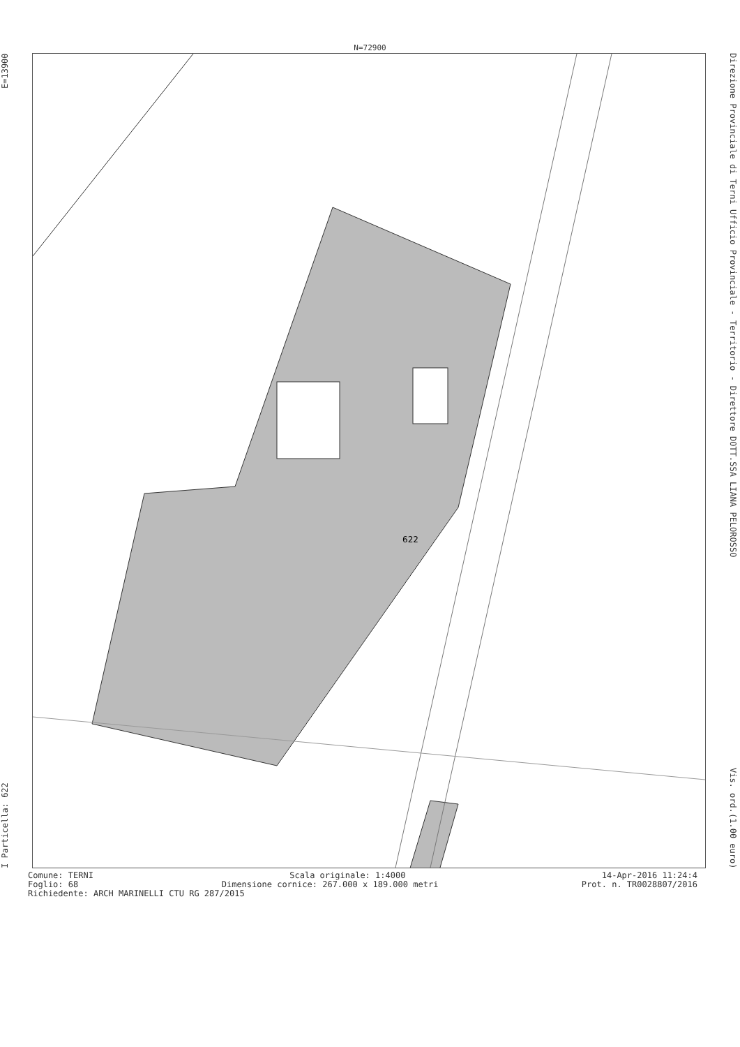N=72900
I Particella: 622 E=13900
622
Direzione Provinciale di Terni Ufficio Provinciale - Territorio - Direttore DOTT.SSA LIANA PELOROSSO Vis. ord.(1.00 euro)
Comune: TERNI Scala originale: 1:4000 14-Apr-2016 11:24:4
Foglio: 68 Dimensione cornice: 267.000 x 189.000 metri Prot. n. TR0028807/2016
Richiedente: ARCH MARINELLI CTU RG 287/2015